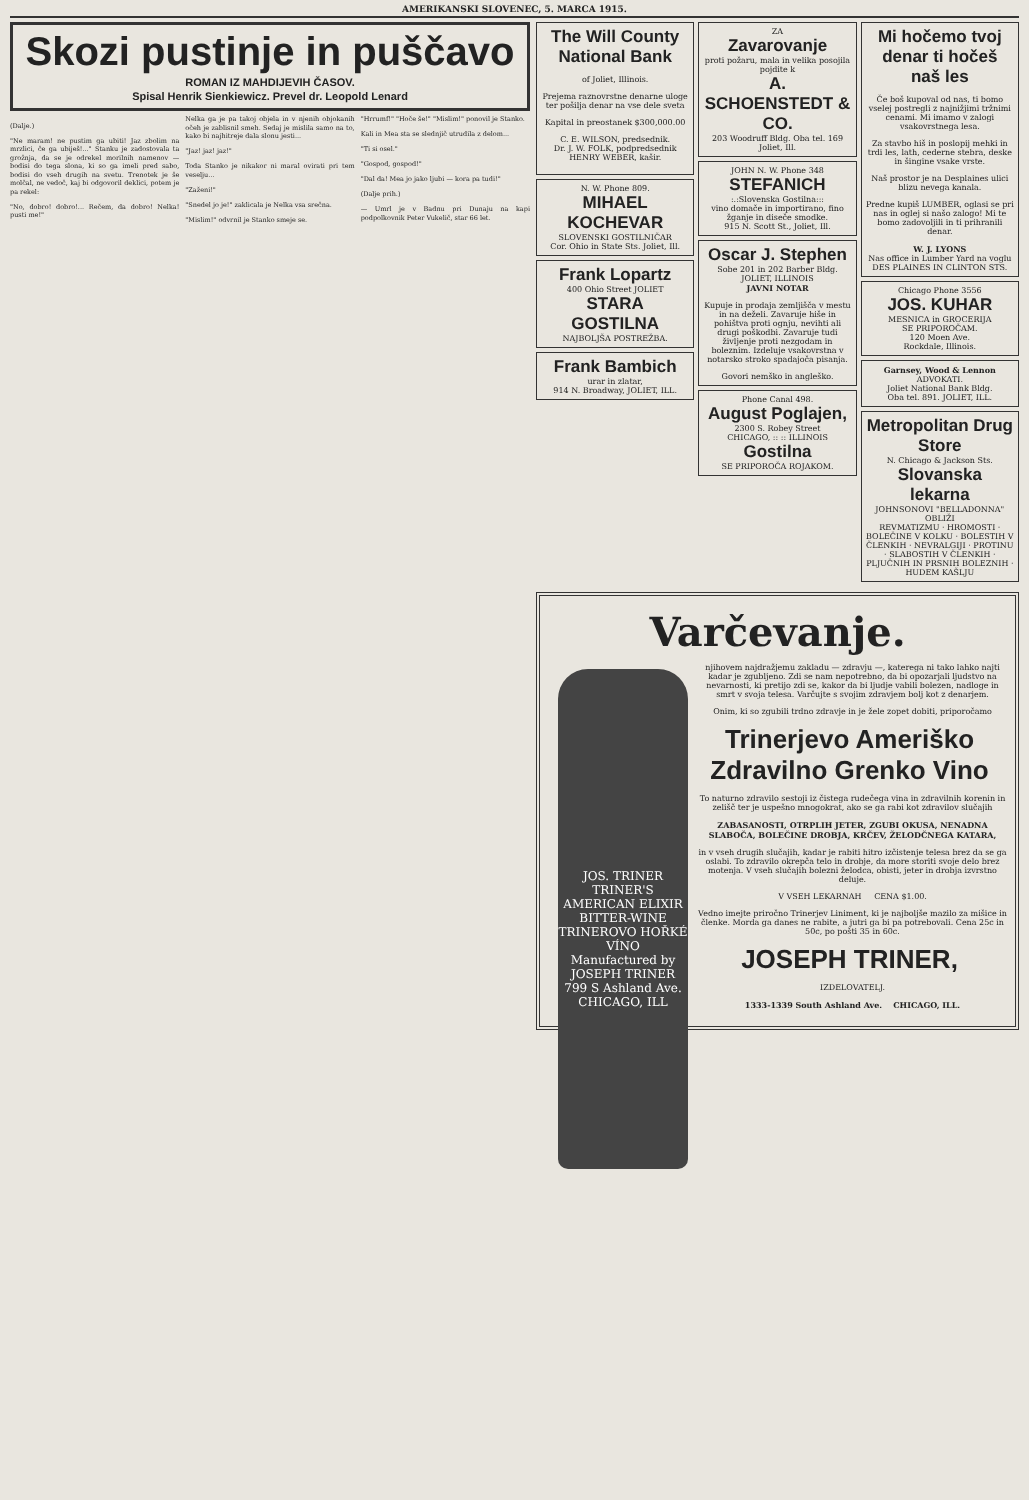AMERIKANSKI SLOVENEC, 5. MARCA 1915.
Skozi pustinje in puščavo
ROMAN IZ MAHDIJEVIH ČASOV.
Spisal Henrik Sienkiewicz. Prevel dr. Leopold Lenard
(Dalje.)
"Ne maram! ne pustim ga ubiti! Jaz zbolim na mrzlici, če ga ubiješ!..." Stanku je zadostovala ta grožnja, da se je odrekel morilnih namenov — bodisi do tega slona, ki so ga imeli pred sabo, bodisi do vseh drugih na svetu. Trenotek je še molčal, ne vedoč, kaj bi odgovoril deklici, potem je pa rekel:
"No, dobro! dobro!... Rečem, da dobro! Nelka! pusti me!"
Nelka ga je pa takoj objela in v njenih objokanih očeh je zablisnil smeh. Sedaj je mislila samo na to, kako bi najhitreje dala slonu jesti...
"Jaz! jaz! jaz!"
Toda Stanko je nikakor ni maral ovirati pri tem veselju...
"Zaženi!"
"Snedel jo je!" zaklicala je Nelka vsa srečna.
"Mislim!" odvrnil je Stanko smeje se.
"Hrrumf!" "Hoče še!" "Mislim!" ponovil je Stanko.
Kali in Mea sta se slednjič utrudila z delom...
"Ti si osel."
"Gospod, gospod!"
"Dal da! Mea jo jako ljubi — kora pa tudi!"
(Dalje prih.)
— Umrl je v Badnu pri Dunaju na kapi podpolkovnik Peter Vukelič, star 66 let.
The Will County National Bank
of Joliet, Illinois.
Prejema raznovrstne denarne uloge ter pošilja denar na vse dele sveta
Kapital in preostanek $300,000.00
C. E. WILSON, predsednik.
Dr. J. W. FOLK, podpredsednik
HENRY WEBER, kašir.
N. W. Phone 809.
MIHAEL KOCHEVAR
SLOVENSKI GOSTILNIČAR
Cor. Ohio in State Sts. Joliet, Ill.
Frank Lopartz
400 Ohio Street JOLIET
STARA GOSTILNA
NAJBOLJŠA POSTREŽBA.
Frank Bambich
urar in zlatar,
914 N. Broadway, JOLIET, ILL.
ZA
Zavarovanje
proti požaru, mala in velika posojila pojdite k
A. SCHOENSTEDT & CO.
203 Woodruff Bldg. Oba tel. 169 Joliet, Ill.
JOHN N. W. Phone 348
STEFANICH
:.:Slovenska Gostilna:::
vino domače in importirano, fino žganje in diseče smodke.
915 N. Scott St., Joliet, Ill.
Oscar J. Stephen
Sobe 201 in 202 Barber Bldg. JOLIET, ILLINOIS
JAVNI NOTAR
Kupuje in prodaja zemljišča v mestu in na deželi. Zavaruje hiše in pohištva proti ognju, nevihti ali drugi poškodbi. Zavaruje tudi življenje proti nezgodam in boleznim. Izdeluje vsakovrstna v notarsko stroko spadajoča pisanja.
Govori nemško in angleško.
Phone Canal 498.
August Poglajen,
2300 S. Robey Street
CHICAGO, :: :: ILLINOIS
Gostilna
SE PRIPOROČA ROJAKOM.
Mi hočemo tvoj denar ti hočeš naš les
Če boš kupoval od nas, ti bomo vselej postregli z najnižjimi tržnimi cenami. Mi imamo v zalogi vsakovrstnega lesa.
Za stavbo hiš in poslopij mehki in trdi les, lath, cederne stebra, deske in šingine vsake vrste.
Naš prostor je na Desplaines ulici blizu nevega kanala.
Predne kupiš LUMBER, oglasi se pri nas in oglej si našo zalogo! Mi te bomo zadovoljili in ti prihranili denar.
W. J. LYONS
Nas office in Lumber Yard na voglu DES PLAINES IN CLINTON STS.
Chicago Phone 3556
JOS. KUHAR
MESNICA in GROCERIJA
SE PRIPOROČAM.
120 Moen Ave.
Rockdale, Illinois.
Garnsey, Wood & Lennon
ADVOKATI.
Joliet National Bank Bldg.
Oba tel. 891. JOLIET, ILL.
Metropolitan Drug Store
N. Chicago & Jackson Sts.
Slovanska lekarna
JOHNSONOVI "BELLADONNA" OBLIŽI
REVMATIZMU · HROMOSTI · BOLEČINE V KOLKU · BOLESTIH V ČLENKIH · NEVRALGIJI · PROTINU · SLABOSTIH V ČLENKIH · PLJUČNIH IN PRSNIH BOLEZNIH · HUDEM KAŠLJU
Varčevanje.
JOS. TRINER
TRINER'S AMERICAN ELIXIR BITTER-WINE
TRINEROVO HOŘKÉ VÍNO
Manufactured by JOSEPH TRINER 799 S Ashland Ave. CHICAGO, ILL
njihovem najdražjemu zakladu — zdravju —, katerega ni tako lahko najti kadar je zgubljeno. Zdi se nam nepotrebno, da bi opozarjali ljudstvo na nevarnosti, ki pretijo zdi se, kakor da bi ljudje vabili bolezen, nadloge in smrt v svoja telesa. Varčujte s svojim zdravjem bolj kot z denarjem.
Onim, ki so zgubili trdno zdravje in je žele zopet dobiti, priporočamo
Trinerjevo Ameriško Zdravilno Grenko Vino
To naturno zdravilo sestoji iz čistega rudečega vina in zdravilnih korenin in zelišč ter je uspešno mnogokrat, ako se ga rabi kot zdravilov slučajih
ZABASANOSTI, OTRPLIH JETER, ZGUBI OKUSA, NENADNA SLABOČA, BOLEČINE DROBJA, KRČEV, ŽELODČNEGA KATARA,
in v vseh drugih slučajih, kadar je rabiti hitro izčistenje telesa brez da se ga oslabi. To zdravilo okrepča telo in drobje, da more storiti svoje delo brez motenja. V vseh slučajih bolezni želodca, obisti, jeter in drobja izvrstno deluje.
V VSEH LEKARNAH CENA $1.00.
Vedno imejte priročno Trinerjev Liniment, ki je najboljše mazilo za mišice in členke. Morda ga danes ne rabite, a jutri ga bi pa potrebovali. Cena 25c in 50c, po pošti 35 in 60c.
JOSEPH TRINER,
IZDELOVATELJ.
1333-1339 South Ashland Ave. CHICAGO, ILL.